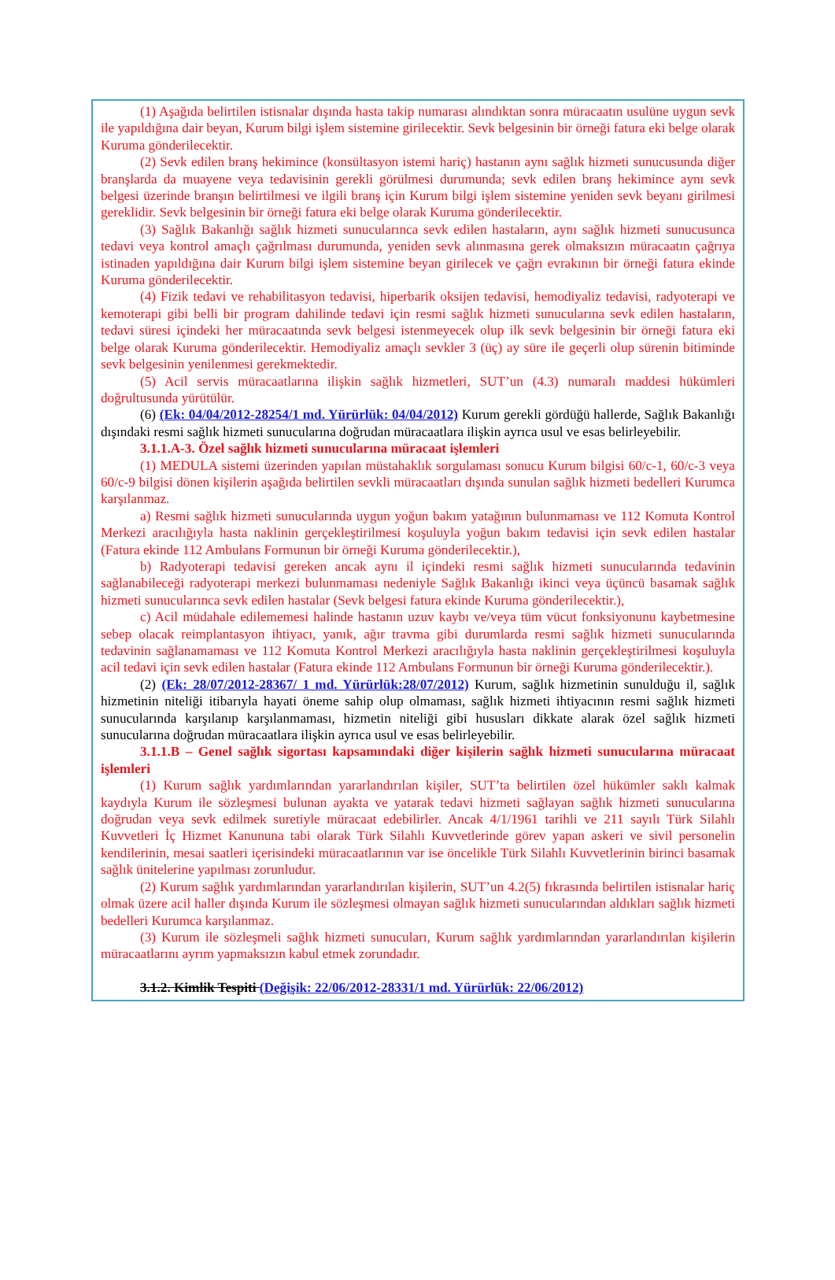(1) Aşağıda belirtilen istisnalar dışında hasta takip numarası alındıktan sonra müracaatın usulüne uygun sevk ile yapıldığına dair beyan, Kurum bilgi işlem sistemine girilecektir. Sevk belgesinin bir örneği fatura eki belge olarak Kuruma gönderilecektir.
(2) Sevk edilen branş hekimince (konsültasyon istemi hariç) hastanın aynı sağlık hizmeti sunucusunda diğer branşlarda da muayene veya tedavisinin gerekli görülmesi durumunda; sevk edilen branş hekimince aynı sevk belgesi üzerinde branşın belirtilmesi ve ilgili branş için Kurum bilgi işlem sistemine yeniden sevk beyanı girilmesi gereklidir. Sevk belgesinin bir örneği fatura eki belge olarak Kuruma gönderilecektir.
(3) Sağlık Bakanlığı sağlık hizmeti sunucularınca sevk edilen hastaların, aynı sağlık hizmeti sunucusunca tedavi veya kontrol amaçlı çağrılması durumunda, yeniden sevk alınmasına gerek olmaksızın müracaatın çağrıya istinaden yapıldığına dair Kurum bilgi işlem sistemine beyan girilecek ve çağrı evrakının bir örneği fatura ekinde Kuruma gönderilecektir.
(4) Fizik tedavi ve rehabilitasyon tedavisi, hiperbarik oksijen tedavisi, hemodiyaliz tedavisi, radyoterapi ve kemoterapi gibi belli bir program dahilinde tedavi için resmi sağlık hizmeti sunucularına sevk edilen hastaların, tedavi süresi içindeki her müracaatında sevk belgesi istenmeyecek olup ilk sevk belgesinin bir örneği fatura eki belge olarak Kuruma gönderilecektir. Hemodiyaliz amaçlı sevkler 3 (üç) ay süre ile geçerli olup sürenin bitiminde sevk belgesinin yenilenmesi gerekmektedir.
(5) Acil servis müracaatlarına ilişkin sağlık hizmetleri, SUT’un (4.3) numaralı maddesi hükümleri doğrultusunda yürütülür.
(6) (Ek: 04/04/2012-28254/1 md. Yürürlük: 04/04/2012) Kurum gerekli gördüğü hallerde, Sağlık Bakanlığı dışındaki resmi sağlık hizmeti sunucularına doğrudan müracaatlara ilişkin ayrıca usul ve esas belirleyebilir.
3.1.1.A-3. Özel sağlık hizmeti sunucularına müracaat işlemleri
(1) MEDULA sistemi üzerinden yapılan müstahaklık sorgulaması sonucu Kurum bilgisi 60/c-1, 60/c-3 veya 60/c-9 bilgisi dönen kişilerin aşağıda belirtilen sevkli müracaatları dışında sunulan sağlık hizmeti bedelleri Kurumca karşılanmaz.
a) Resmi sağlık hizmeti sunucularında uygun yoğun bakım yatağının bulunmaması ve 112 Komuta Kontrol Merkezi aracılığıyla hasta naklinin gerçekleştirilmesi koşuluyla yoğun bakım tedavisi için sevk edilen hastalar (Fatura ekinde 112 Ambulans Formunun bir örneği Kuruma gönderilecektir.),
b) Radyoterapi tedavisi gereken ancak aynı il içindeki resmi sağlık hizmeti sunucularında tedavinin sağlanabileceği radyoterapi merkezi bulunmaması nedeniyle Sağlık Bakanlığı ikinci veya üçüncü basamak sağlık hizmeti sunucularınca sevk edilen hastalar (Sevk belgesi fatura ekinde Kuruma gönderilecektir.),
c) Acil müdahale edilememesi halinde hastanın uzuv kaybı ve/veya tüm vücut fonksiyonunu kaybetmesine sebep olacak reimplantasyon ihtiyacı, yanık, ağır travma gibi durumlarda resmi sağlık hizmeti sunucularında tedavinin sağlanamaması ve 112 Komuta Kontrol Merkezi aracılığıyla hasta naklinin gerçekleştirilmesi koşuluyla acil tedavi için sevk edilen hastalar (Fatura ekinde 112 Ambulans Formunun bir örneği Kuruma gönderilecektir.).
(2) (Ek: 28/07/2012-28367/ 1 md. Yürürlük:28/07/2012) Kurum, sağlık hizmetinin sunulduğu il, sağlık hizmetinin niteliği itibarıyla hayati öneme sahip olup olmaması, sağlık hizmeti ihtiyacının resmi sağlık hizmeti sunucularında karşılanıp karşılanmaması, hizmetin niteliği gibi hususları dikkate alarak özel sağlık hizmeti sunucularına doğrudan müracaatlara ilişkin ayrıca usul ve esas belirleyebilir.
3.1.1.B – Genel sağlık sigortası kapsamındaki diğer kişilerin sağlık hizmeti sunucularına müracaat işlemleri
(1) Kurum sağlık yardımlarından yararlandırılan kişiler, SUT’ta belirtilen özel hükümler saklı kalmak kaydıyla Kurum ile sözleşmesi bulunan ayakta ve yatarak tedavi hizmeti sağlayan sağlık hizmeti sunucularına doğrudan veya sevk edilmek suretiyle müracaat edebilirler. Ancak 4/1/1961 tarihli ve 211 sayılı Türk Silahlı Kuvvetleri İç Hizmet Kanununa tabi olarak Türk Silahlı Kuvvetlerinde görev yapan askeri ve sivil personelin kendilerinin, mesai saatleri içerisindeki müracaatlarının var ise öncelikle Türk Silahlı Kuvvetlerinin birinci basamak sağlık ünitelerine yapılması zorunludur.
(2) Kurum sağlık yardımlarından yararlandırılan kişilerin, SUT’un 4.2(5) fıkrasında belirtilen istisnalar hariç olmak üzere acil haller dışında Kurum ile sözleşmesi olmayan sağlık hizmeti sunucularından aldıkları sağlık hizmeti bedelleri Kurumca karşılanmaz.
(3) Kurum ile sözleşmeli sağlık hizmeti sunucuları, Kurum sağlık yardımlarından yararlandırılan kişilerin müracaatlarını ayrım yapmaksızın kabul etmek zorundadır.
3.1.2. Kimlik Tespiti (Değişik: 22/06/2012-28331/1 md. Yürürlük: 22/06/2012)